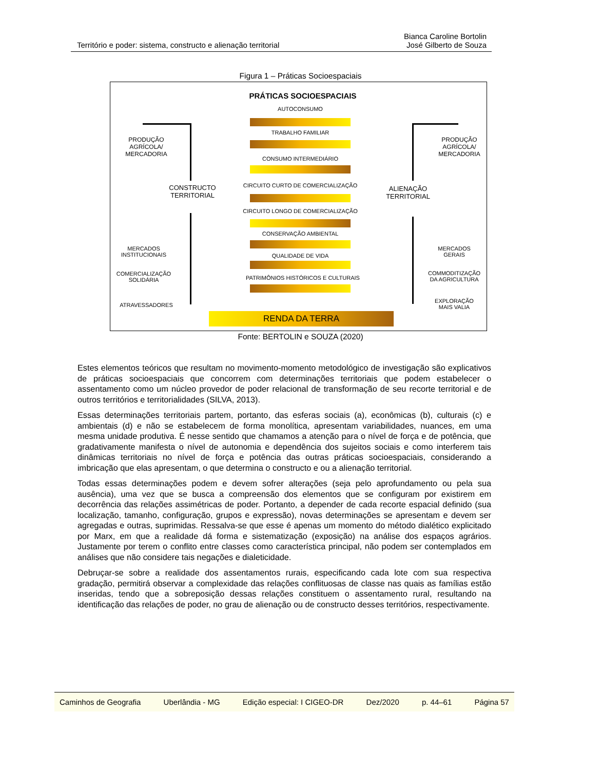Território e poder: sistema, constructo e alienação territorial Bianca Caroline Bortolin
José Gilberto de Souza
Figura 1 – Práticas Socioespaciais
PRÁTICAS SOCIOESPACIAIS
AUTOCONSUMO
TRABALHO FAMILIAR
CONSUMO INTERMEDIÁRIO
CIRCUITO CURTO DE COMERCIALIZAÇÃO
CIRCUITO LONGO DE COMERCIALIZAÇÃO
CONSERVAÇÃO AMBIENTAL
QUALIDADE DE VIDA
PATRIMÔNIOS HISTÓRICOS E CULTURAIS
RENDA DA TERRA
PRODUÇÃO AGRÍCOLA/ MERCADORIA
CONSTRUCTO TERRITORIAL
MERCADOS INSTITUCIONAIS
COMERCIALIZAÇÃO SOLIDÁRIA
ATRAVESSADORES
PRODUÇÃO AGRÍCOLA/ MERCADORIA
ALIENAÇÃO TERRITORIAL
MERCADOS GERAIS
COMMODITIZAÇÃO DA AGRICULTURA
EXPLORAÇÃO MAIS VALIA
Fonte: BERTOLIN e SOUZA (2020)
Estes elementos teóricos que resultam no movimento-momento metodológico de investigação são explicativos de práticas socioespaciais que concorrem com determinações territoriais que podem estabelecer o assentamento como um núcleo provedor de poder relacional de transformação de seu recorte territorial e de outros territórios e territorialidades (SILVA, 2013).
Essas determinações territoriais partem, portanto, das esferas sociais (a), econômicas (b), culturais (c) e ambientais (d) e não se estabelecem de forma monolítica, apresentam variabilidades, nuances, em uma mesma unidade produtiva. É nesse sentido que chamamos a atenção para o nível de força e de potência, que gradativamente manifesta o nível de autonomia e dependência dos sujeitos sociais e como interferem tais dinâmicas territoriais no nível de força e potência das outras práticas socioespaciais, considerando a imbricação que elas apresentam, o que determina o constructo e ou a alienação territorial.
Todas essas determinações podem e devem sofrer alterações (seja pelo aprofundamento ou pela sua ausência), uma vez que se busca a compreensão dos elementos que se configuram por existirem em decorrência das relações assimétricas de poder. Portanto, a depender de cada recorte espacial definido (sua localização, tamanho, configuração, grupos e expressão), novas determinações se apresentam e devem ser agregadas e outras, suprimidas. Ressalva-se que esse é apenas um momento do método dialético explicitado por Marx, em que a realidade dá forma e sistematização (exposição) na análise dos espaços agrários. Justamente por terem o conflito entre classes como característica principal, não podem ser contemplados em análises que não considere tais negações e dialeticidade.
Debruçar-se sobre a realidade dos assentamentos rurais, especificando cada lote com sua respectiva gradação, permitirá observar a complexidade das relações conflituosas de classe nas quais as famílias estão inseridas, tendo que a sobreposição dessas relações constituem o assentamento rural, resultando na identificação das relações de poder, no grau de alienação ou de constructo desses territórios, respectivamente.
Caminhos de Geografia Uberlândia - MG Edição especial: I CIGEO-DR Dez/2020 p. 44–61 Página 57